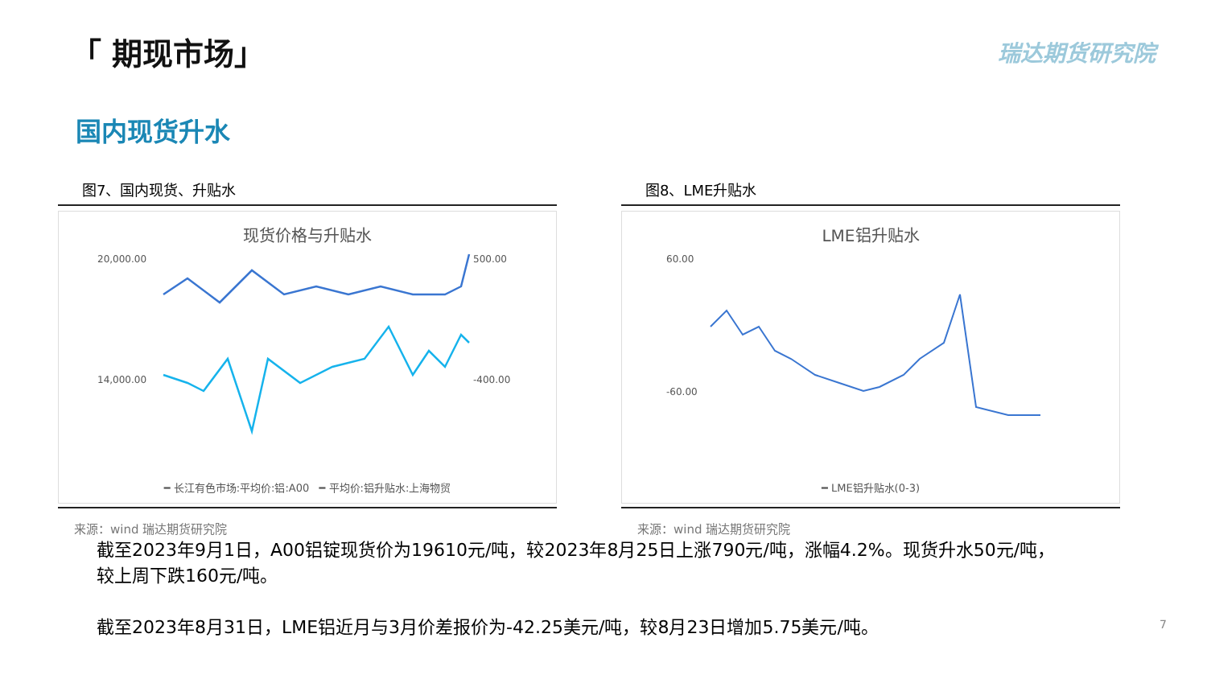「 期现市场」 瑞达期货研究院
国内现货升水
图7、国内现货、升贴水
现货价格与升贴水
20,000.00
14,000.00
500.00
-400.00
━ 长江有色市场:平均价:铝:A00 ━ 平均价:铝升贴水:上海物贸
来源：wind 瑞达期货研究院
图8、LME升贴水
LME铝升贴水
60.00
-60.00
━ LME铝升贴水(0-3)
来源：wind 瑞达期货研究院
截至2023年9月1日，A00铝锭现货价为19610元/吨，较2023年8月25日上涨790元/吨，涨幅4.2%。现货升水50元/吨，较上周下跌160元/吨。
截至2023年8月31日，LME铝近月与3月价差报价为-42.25美元/吨，较8月23日增加5.75美元/吨。
7